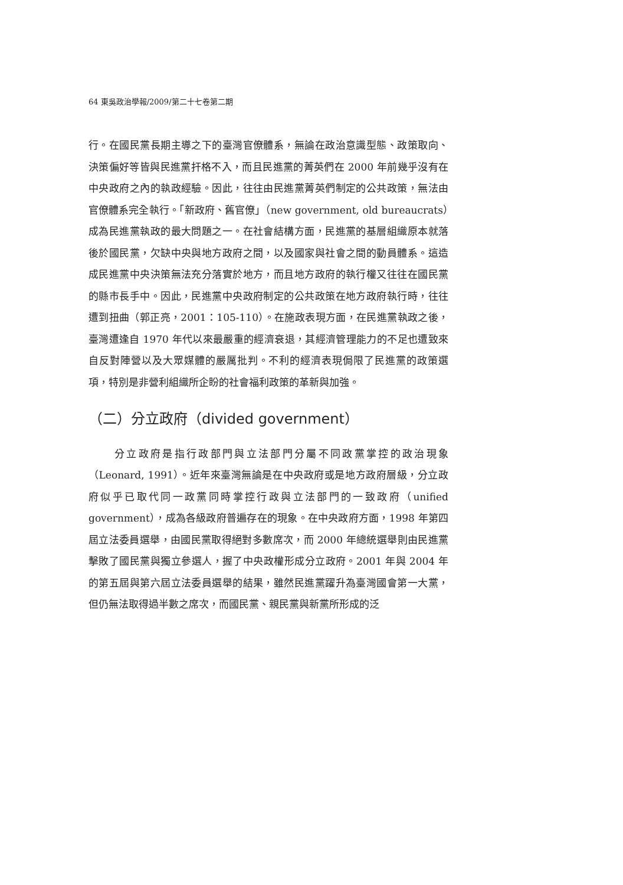64 東吳政治學報/2009/第二十七卷第二期
行。在國民黨長期主導之下的臺灣官僚體系，無論在政治意識型態、政策取向、決策偏好等皆與民進黨扞格不入，而且民進黨的菁英們在 2000 年前幾乎沒有在中央政府之內的執政經驗。因此，往往由民進黨菁英們制定的公共政策，無法由官僚體系完全執行。「新政府、舊官僚」（new government, old bureaucrats）成為民進黨執政的最大問題之一。在社會結構方面，民進黨的基層組織原本就落後於國民黨，欠缺中央與地方政府之間，以及國家與社會之間的動員體系。這造成民進黨中央決策無法充分落實於地方，而且地方政府的執行權又往往在國民黨的縣市長手中。因此，民進黨中央政府制定的公共政策在地方政府執行時，往往遭到扭曲（郭正亮，2001：105-110）。在施政表現方面，在民進黨執政之後，臺灣遭逢自 1970 年代以來最嚴重的經濟衰退，其經濟管理能力的不足也遭致來自反對陣營以及大眾媒體的嚴厲批判。不利的經濟表現侷限了民進黨的政策選項，特別是非營利組織所企盼的社會福利政策的革新與加強。
（二）分立政府（divided government）
分立政府是指行政部門與立法部門分屬不同政黨掌控的政治現象（Leonard, 1991）。近年來臺灣無論是在中央政府或是地方政府層級，分立政府似乎已取代同一政黨同時掌控行政與立法部門的一致政府（unified government），成為各級政府普遍存在的現象。在中央政府方面，1998 年第四屆立法委員選舉，由國民黨取得絕對多數席次，而 2000 年總統選舉則由民進黨擊敗了國民黨與獨立參選人，握了中央政權形成分立政府。2001 年與 2004 年的第五屆與第六屆立法委員選舉的結果，雖然民進黨躍升為臺灣國會第一大黨，但仍無法取得過半數之席次，而國民黨、親民黨與新黨所形成的泛